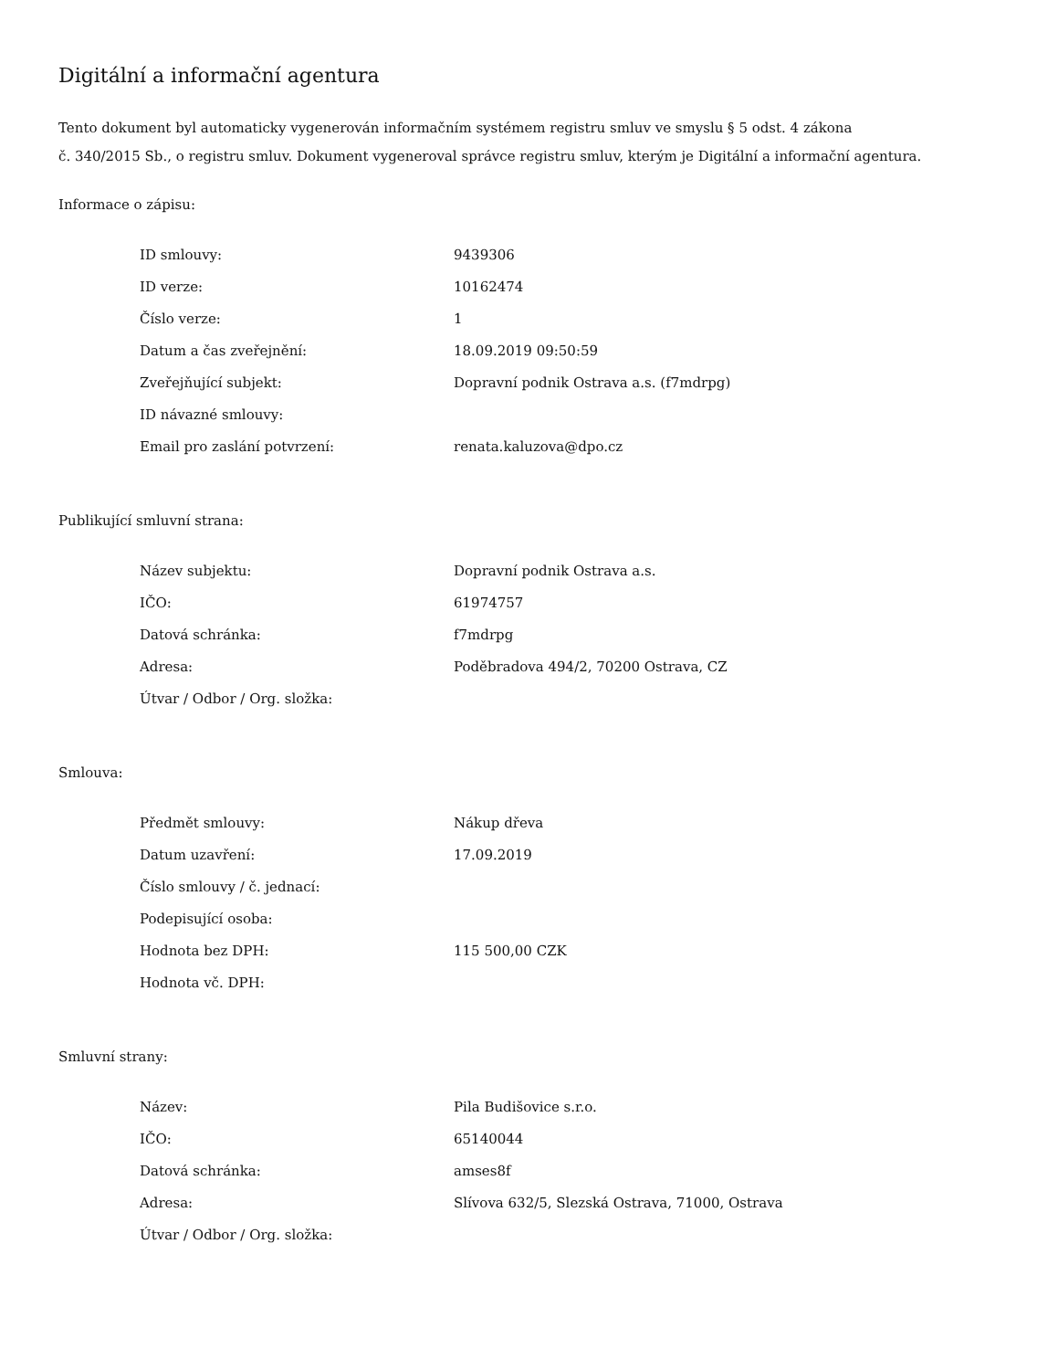Digitální a informační agentura
Tento dokument byl automaticky vygenerován informačním systémem registru smluv ve smyslu § 5 odst. 4 zákona
č. 340/2015 Sb., o registru smluv. Dokument vygeneroval správce registru smluv, kterým je Digitální a informační agentura.
Informace o zápisu:
| ID smlouvy: | 9439306 |
| ID verze: | 10162474 |
| Číslo verze: | 1 |
| Datum a čas zveřejnění: | 18.09.2019 09:50:59 |
| Zveřejňující subjekt: | Dopravní podnik Ostrava a.s. (f7mdrpg) |
| ID návazné smlouvy: | |
| Email pro zaslání potvrzení: | renata.kaluzova@dpo.cz |
Publikující smluvní strana:
| Název subjektu: | Dopravní podnik Ostrava a.s. |
| IČO: | 61974757 |
| Datová schránka: | f7mdrpg |
| Adresa: | Poděbradova 494/2, 70200 Ostrava, CZ |
| Útvar / Odbor / Org. složka: | |
Smlouva:
| Předmět smlouvy: | Nákup dřeva |
| Datum uzavření: | 17.09.2019 |
| Číslo smlouvy / č. jednací: | |
| Podepisující osoba: | |
| Hodnota bez DPH: | 115 500,00 CZK |
| Hodnota vč. DPH: | |
Smluvní strany:
| Název: | Pila Budišovice s.r.o. |
| IČO: | 65140044 |
| Datová schránka: | amses8f |
| Adresa: | Slívova 632/5, Slezská Ostrava, 71000, Ostrava |
| Útvar / Odbor / Org. složka: | |